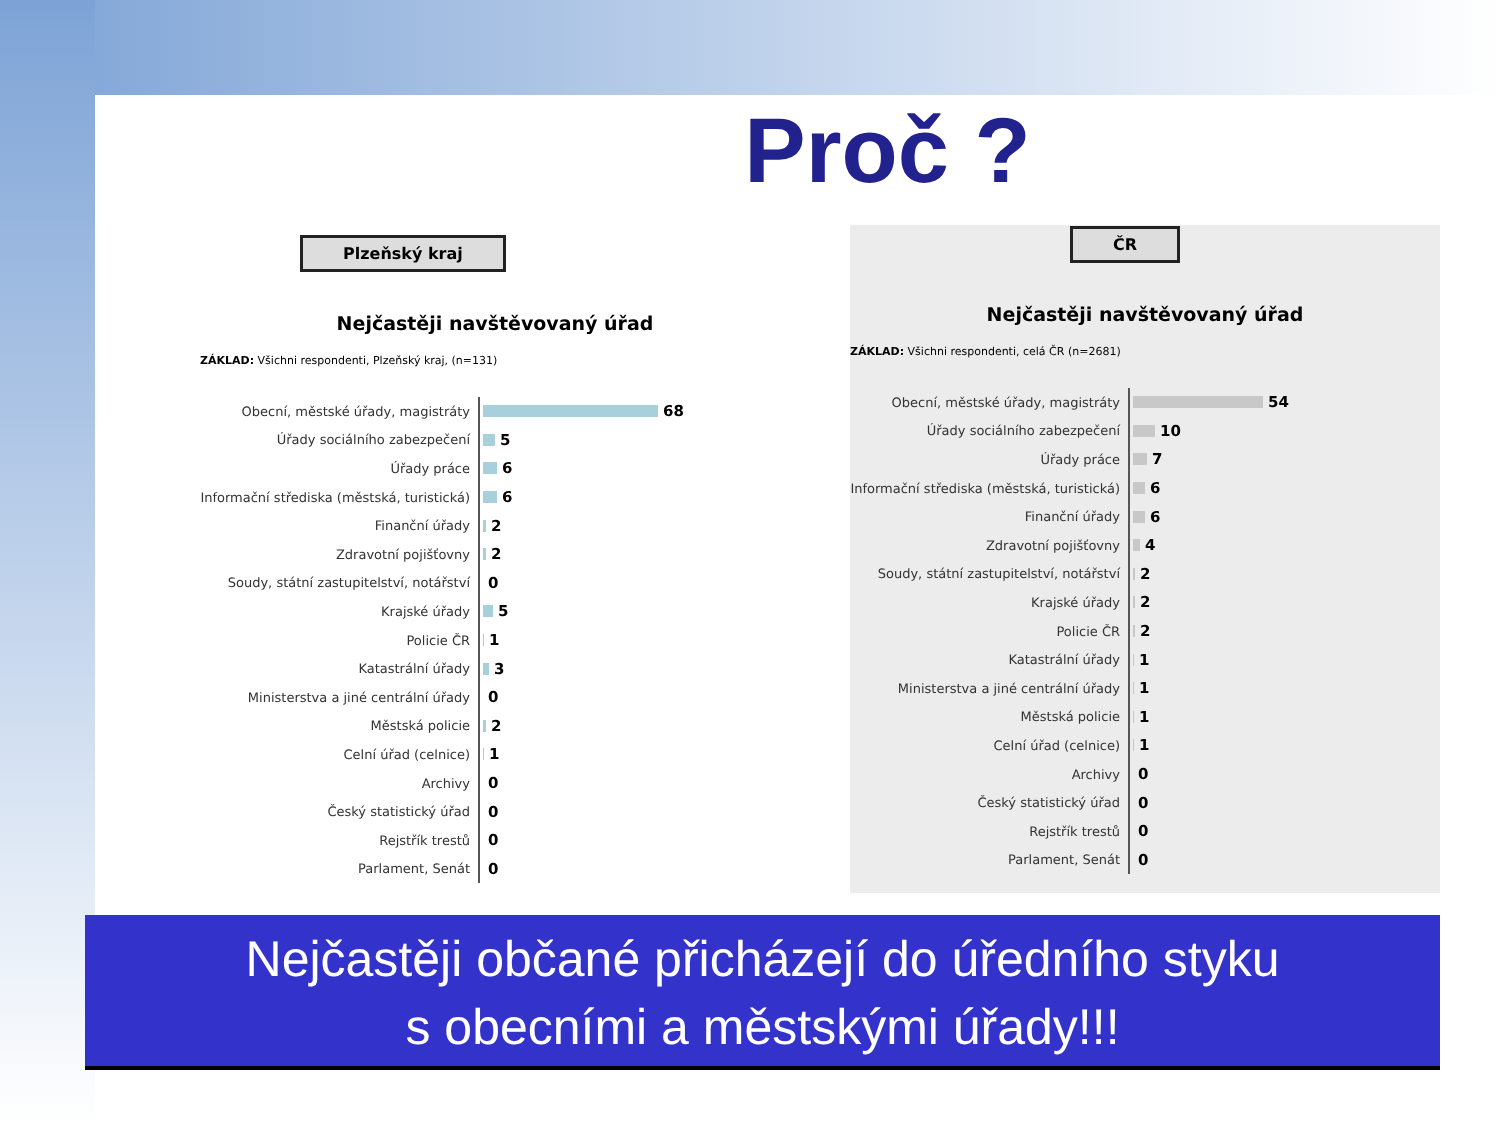Proč ?
Plzeňský kraj
Nejčastěji navštěvovaný úřad
ZÁKLAD: Všichni respondenti, Plzeňský kraj, (n=131)
Obecní, městské úřady, magistráty 68
Úřady sociálního zabezpečení 5
Úřady práce 6
Informační střediska (městská, turistická) 6
Finanční úřady 2
Zdravotní pojišťovny 2
Soudy, státní zastupitelství, notářství 0
Krajské úřady 5
Policie ČR 1
Katastrální úřady 3
Ministerstva a jiné centrální úřady 0
Městská policie 2
Celní úřad (celnice) 1
Archivy 0
Český statistický úřad 0
Rejstřík trestů 0
Parlament, Senát 0
ČR
Nejčastěji navštěvovaný úřad
ZÁKLAD: Všichni respondenti, celá ČR (n=2681)
Obecní, městské úřady, magistráty 54
Úřady sociálního zabezpečení 10
Úřady práce 7
Informační střediska (městská, turistická) 6
Finanční úřady 6
Zdravotní pojišťovny 4
Soudy, státní zastupitelství, notářství 2
Krajské úřady 2
Policie ČR 2
Katastrální úřady 1
Ministerstva a jiné centrální úřady 1
Městská policie 1
Celní úřad (celnice) 1
Archivy 0
Český statistický úřad 0
Rejstřík trestů 0
Parlament, Senát 0
Nejčastěji občané přicházejí do úředního styku
s obecními a městskými úřady!!!